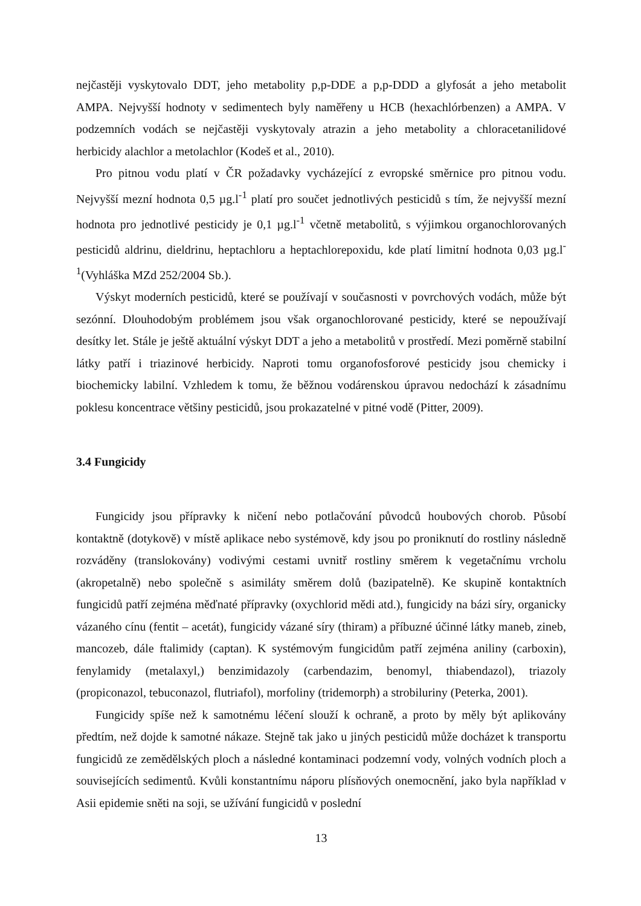nejčastěji vyskytovalo DDT, jeho metabolity p,p-DDE a p,p-DDD a glyfosát a jeho metabolit AMPA. Nejvyšší hodnoty v sedimentech byly naměřeny u HCB (hexachlórbenzen) a AMPA. V podzemních vodách se nejčastěji vyskytovaly atrazin a jeho metabolity a chloracetanilidové herbicidy alachlor a metolachlor (Kodeš et al., 2010).
Pro pitnou vodu platí v ČR požadavky vycházející z evropské směrnice pro pitnou vodu. Nejvyšší mezní hodnota 0,5 µg.l<sup>-1</sup> platí pro součet jednotlivých pesticidů s tím, že nejvyšší mezní hodnota pro jednotlivé pesticidy je 0,1 µg.l<sup>-1</sup> včetně metabolitů, s výjimkou organochlorovaných pesticidů aldrinu, dieldrinu, heptachloru a heptachlorepoxidu, kde platí limitní hodnota 0,03 µg.l<sup>-1</sup>(Vyhláška MZd 252/2004 Sb.).
Výskyt moderních pesticidů, které se používají v současnosti v povrchových vodách, může být sezónní. Dlouhodobým problémem jsou však organochlorované pesticidy, které se nepoužívají desítky let. Stále je ještě aktuální výskyt DDT a jeho a metabolitů v prostředí. Mezi poměrně stabilní látky patří i triazinové herbicidy. Naproti tomu organofosforové pesticidy jsou chemicky i biochemicky labilní. Vzhledem k tomu, že běžnou vodárenskou úpravou nedochází k zásadnímu poklesu koncentrace většiny pesticidů, jsou prokazatelné v pitné vodě (Pitter, 2009).
3.4 Fungicidy
Fungicidy jsou přípravky k ničení nebo potlačování původců houbových chorob. Působí kontaktně (dotykově) v místě aplikace nebo systémově, kdy jsou po proniknutí do rostliny následně rozváděny (translokovány) vodivými cestami uvnitř rostliny směrem k vegetačnímu vrcholu (akropetalně) nebo společně s asimiláty směrem dolů (bazipatelně). Ke skupině kontaktních fungicidů patří zejména měďnaté přípravky (oxychlorid mědi atd.), fungicidy na bázi síry, organicky vázaného cínu (fentit – acetát), fungicidy vázané síry (thiram) a příbuzné účinné látky maneb, zineb, mancozeb, dále ftalimidy (captan). K systémovým fungicidům patří zejména aniliny (carboxin), fenylamidy (metalaxyl,) benzimidazoly (carbendazim, benomyl, thiabendazol), triazoly (propiconazol, tebuconazol, flutriafol), morfoliny (tridemorph) a strobiluriny (Peterka, 2001).
Fungicidy spíše než k samotnému léčení slouží k ochraně, a proto by měly být aplikovány předtím, než dojde k samotné nákaze. Stejně tak jako u jiných pesticidů může docházet k transportu fungicidů ze zemědělských ploch a následné kontaminaci podzemní vody, volných vodních ploch a souvisejících sedimentů. Kvůli konstantnímu náporu plísňových onemocnění, jako byla například v Asii epidemie sněti na soji, se užívání fungicidů v poslední
13